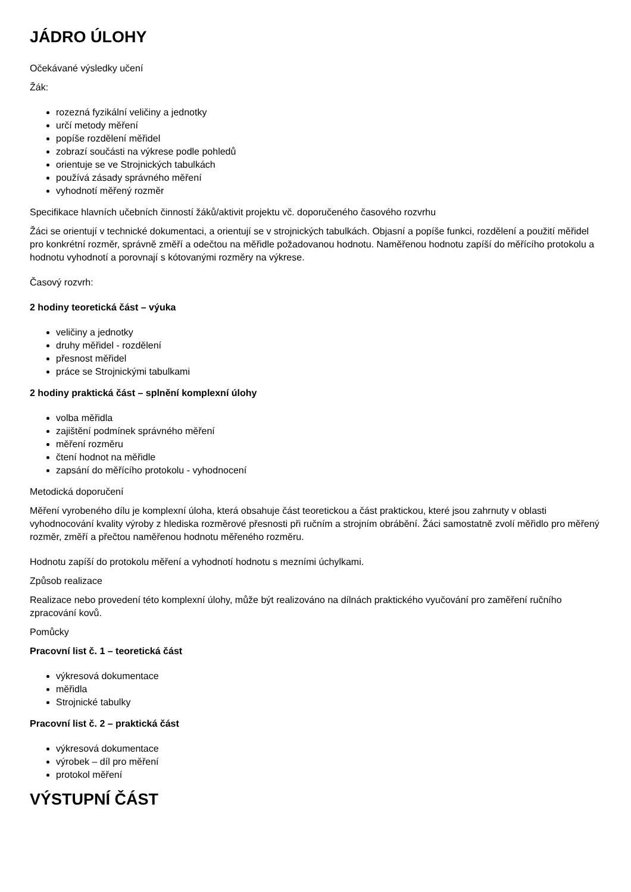JÁDRO ÚLOHY
Očekávané výsledky učení
Žák:
rozezná fyzikální veličiny a jednotky
určí metody měření
popíše rozdělení měřidel
zobrazí součásti na výkrese podle pohledů
orientuje se ve Strojnických tabulkách
používá zásady správného měření
vyhodnotí měřený rozměr
Specifikace hlavních učebních činností žáků/aktivit projektu vč. doporučeného časového rozvrhu
Žáci se orientují v technické dokumentaci, a orientují se v strojnických tabulkách. Objasní a popíše funkci, rozdělení a použití měřidel pro konkrétní rozměr, správně změří a odečtou na měřidle požadovanou hodnotu. Naměřenou hodnotu zapíší do měřícího protokolu a hodnotu vyhodnotí a porovnají s kótovanými rozměry na výkrese.
Časový rozvrh:
2 hodiny teoretická část – výuka
veličiny a jednotky
druhy měřidel - rozdělení
přesnost měřidel
práce se Strojnickými tabulkami
2 hodiny praktická část – splnění komplexní úlohy
volba měřidla
zajištění podmínek správného měření
měření rozměru
čtení hodnot na měřidle
zapsání do měřícího protokolu - vyhodnocení
Metodická doporučení
Měření vyrobeného dílu je komplexní úloha, která obsahuje část teoretickou a část praktickou, které jsou zahrnuty v oblasti vyhodnocování kvality výroby z hlediska rozměrové přesnosti při ručním a strojním obrábění. Žáci samostatně zvolí měřidlo pro měřený rozměr, změří a přečtou naměřenou hodnotu měřeného rozměru.
Hodnotu zapíší do protokolu měření a vyhodnotí hodnotu s mezními úchylkami.
Způsob realizace
Realizace nebo provedení této komplexní úlohy, může být realizováno na dílnách praktického vyučování pro zaměření ručního zpracování kovů.
Pomůcky
Pracovní list č. 1 – teoretická část
výkresová dokumentace
měřidla
Strojnické tabulky
Pracovní list č. 2 – praktická část
výkresová dokumentace
výrobek – díl pro měření
protokol měření
VÝSTUPNÍ ČÁST